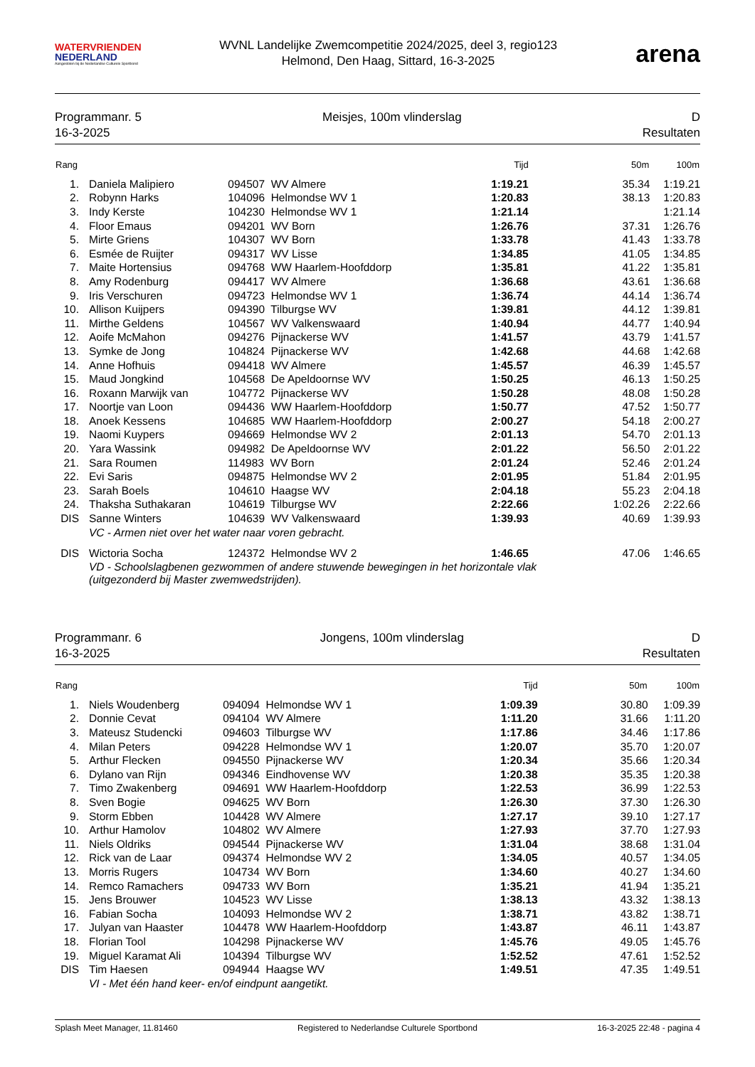WATERVRIENDEN
NEDERLAND
Aangesloten bij de Nederlandse Culturele Sportbond
WVNL Landelijke Zwemcompetitie 2024/2025, deel 3, regio123
Helmond, Den Haag, Sittard, 16-3-2025
arena
Programmanr. 5
16-3-2025
Meisjes, 100m vlinderslag D
Resultaten
| Rang | | | Tijd | 50m | 100m |
| --- | --- | --- | --- | --- | --- |
| 1. | Daniela Malipiero | 094507 WV Almere | 1:19.21 | 35.34 | 1:19.21 |
| 2. | Robynn Harks | 104096 Helmondse WV 1 | 1:20.83 | 38.13 | 1:20.83 |
| 3. | Indy Kerste | 104230 Helmondse WV 1 | 1:21.14 | | 1:21.14 |
| 4. | Floor Emaus | 094201 WV Born | 1:26.76 | 37.31 | 1:26.76 |
| 5. | Mirte Griens | 104307 WV Born | 1:33.78 | 41.43 | 1:33.78 |
| 6. | Esmée de Ruijter | 094317 WV Lisse | 1:34.85 | 41.05 | 1:34.85 |
| 7. | Maite Hortensius | 094768 WW Haarlem-Hoofddorp | 1:35.81 | 41.22 | 1:35.81 |
| 8. | Amy Rodenburg | 094417 WV Almere | 1:36.68 | 43.61 | 1:36.68 |
| 9. | Iris Verschuren | 094723 Helmondse WV 1 | 1:36.74 | 44.14 | 1:36.74 |
| 10. | Allison Kuijpers | 094390 Tilburgse WV | 1:39.81 | 44.12 | 1:39.81 |
| 11. | Mirthe Geldens | 104567 WV Valkenswaard | 1:40.94 | 44.77 | 1:40.94 |
| 12. | Aoife McMahon | 094276 Pijnackerse WV | 1:41.57 | 43.79 | 1:41.57 |
| 13. | Symke de Jong | 104824 Pijnackerse WV | 1:42.68 | 44.68 | 1:42.68 |
| 14. | Anne Hofhuis | 094418 WV Almere | 1:45.57 | 46.39 | 1:45.57 |
| 15. | Maud Jongkind | 104568 De Apeldoornse WV | 1:50.25 | 46.13 | 1:50.25 |
| 16. | Roxann Marwijk van | 104772 Pijnackerse WV | 1:50.28 | 48.08 | 1:50.28 |
| 17. | Noortje van Loon | 094436 WW Haarlem-Hoofddorp | 1:50.77 | 47.52 | 1:50.77 |
| 18. | Anoek Kessens | 104685 WW Haarlem-Hoofddorp | 2:00.27 | 54.18 | 2:00.27 |
| 19. | Naomi Kuypers | 094669 Helmondse WV 2 | 2:01.13 | 54.70 | 2:01.13 |
| 20. | Yara Wassink | 094982 De Apeldoornse WV | 2:01.22 | 56.50 | 2:01.22 |
| 21. | Sara Roumen | 114983 WV Born | 2:01.24 | 52.46 | 2:01.24 |
| 22. | Evi Saris | 094875 Helmondse WV 2 | 2:01.95 | 51.84 | 2:01.95 |
| 23. | Sarah Boels | 104610 Haagse WV | 2:04.18 | 55.23 | 2:04.18 |
| 24. | Thaksha Suthakaran | 104619 Tilburgse WV | 2:22.66 | 1:02.26 | 2:22.66 |
| DIS | Sanne Winters | 104639 WV Valkenswaard | 1:39.93 | 40.69 | 1:39.93 |
| | VC - Armen niet over het water naar voren gebracht. | | | | |
| DIS | Wictoria Socha | 124372 Helmondse WV 2 | 1:46.65 | 47.06 | 1:46.65 |
| | VD - Schoolslagbenen gezwommen of andere stuwende bewegingen in het horizontale vlak (uitgezonderd bij Master zwemwedstrijden). | | | | |
Programmanr. 6
16-3-2025
Jongens, 100m vlinderslag D
Resultaten
| Rang | | | Tijd | 50m | 100m |
| --- | --- | --- | --- | --- | --- |
| 1. | Niels Woudenberg | 094094 Helmondse WV 1 | 1:09.39 | 30.80 | 1:09.39 |
| 2. | Donnie Cevat | 094104 WV Almere | 1:11.20 | 31.66 | 1:11.20 |
| 3. | Mateusz Studencki | 094603 Tilburgse WV | 1:17.86 | 34.46 | 1:17.86 |
| 4. | Milan Peters | 094228 Helmondse WV 1 | 1:20.07 | 35.70 | 1:20.07 |
| 5. | Arthur Flecken | 094550 Pijnackerse WV | 1:20.34 | 35.66 | 1:20.34 |
| 6. | Dylano van Rijn | 094346 Eindhovense WV | 1:20.38 | 35.35 | 1:20.38 |
| 7. | Timo Zwakenberg | 094691 WW Haarlem-Hoofddorp | 1:22.53 | 36.99 | 1:22.53 |
| 8. | Sven Bogie | 094625 WV Born | 1:26.30 | 37.30 | 1:26.30 |
| 9. | Storm Ebben | 104428 WV Almere | 1:27.17 | 39.10 | 1:27.17 |
| 10. | Arthur Hamolov | 104802 WV Almere | 1:27.93 | 37.70 | 1:27.93 |
| 11. | Niels Oldriks | 094544 Pijnackerse WV | 1:31.04 | 38.68 | 1:31.04 |
| 12. | Rick van de Laar | 094374 Helmondse WV 2 | 1:34.05 | 40.57 | 1:34.05 |
| 13. | Morris Rugers | 104734 WV Born | 1:34.60 | 40.27 | 1:34.60 |
| 14. | Remco Ramachers | 094733 WV Born | 1:35.21 | 41.94 | 1:35.21 |
| 15. | Jens Brouwer | 104523 WV Lisse | 1:38.13 | 43.32 | 1:38.13 |
| 16. | Fabian Socha | 104093 Helmondse WV 2 | 1:38.71 | 43.82 | 1:38.71 |
| 17. | Julyan van Haaster | 104478 WW Haarlem-Hoofddorp | 1:43.87 | 46.11 | 1:43.87 |
| 18. | Florian Tool | 104298 Pijnackerse WV | 1:45.76 | 49.05 | 1:45.76 |
| 19. | Miguel Karamat Ali | 104394 Tilburgse WV | 1:52.52 | 47.61 | 1:52.52 |
| DIS | Tim Haesen | 094944 Haagse WV | 1:49.51 | 47.35 | 1:49.51 |
| | VI - Met één hand keer- en/of eindpunt aangetikt. | | | | |
Splash Meet Manager, 11.81460 Registered to Nederlandse Culturele Sportbond 16-3-2025 22:48 - pagina 4